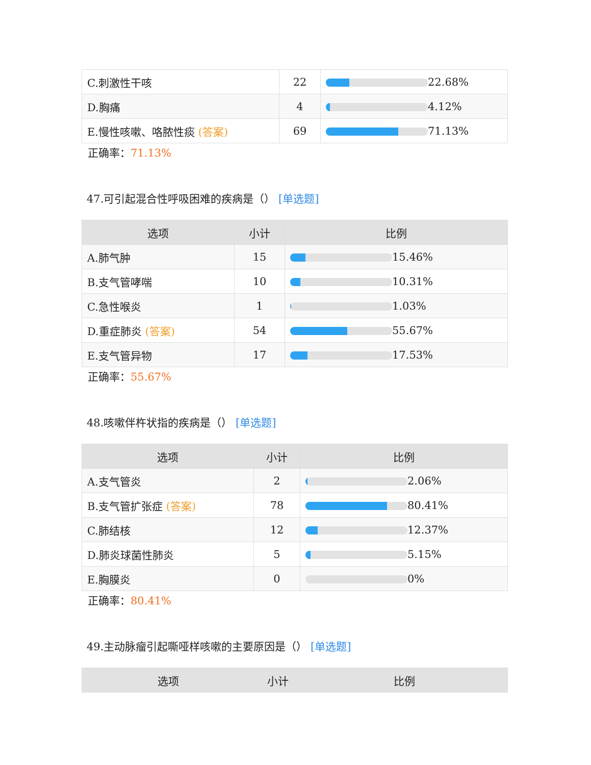| C.刺激性干咳 | 22 | 22.68% |
| D.胸痛 | 4 | 4.12% |
| E.慢性咳嗽、咯脓性痰 (答案) | 69 | 71.13% |
正确率：71.13%
47.可引起混合性呼吸困难的疾病是（） [单选题]
| 选项 | 小计 | 比例 |
| --- | --- | --- |
| A.肺气肿 | 15 | 15.46% |
| B.支气管哮喘 | 10 | 10.31% |
| C.急性喉炎 | 1 | 1.03% |
| D.重症肺炎 (答案) | 54 | 55.67% |
| E.支气管异物 | 17 | 17.53% |
正确率：55.67%
48.咳嗽伴杵状指的疾病是（） [单选题]
| 选项 | 小计 | 比例 |
| --- | --- | --- |
| A.支气管炎 | 2 | 2.06% |
| B.支气管扩张症 (答案) | 78 | 80.41% |
| C.肺结核 | 12 | 12.37% |
| D.肺炎球菌性肺炎 | 5 | 5.15% |
| E.胸膜炎 | 0 | 0% |
正确率：80.41%
49.主动脉瘤引起嘶哑样咳嗽的主要原因是（） [单选题]
| 选项 | 小计 | 比例 |
| --- | --- | --- |